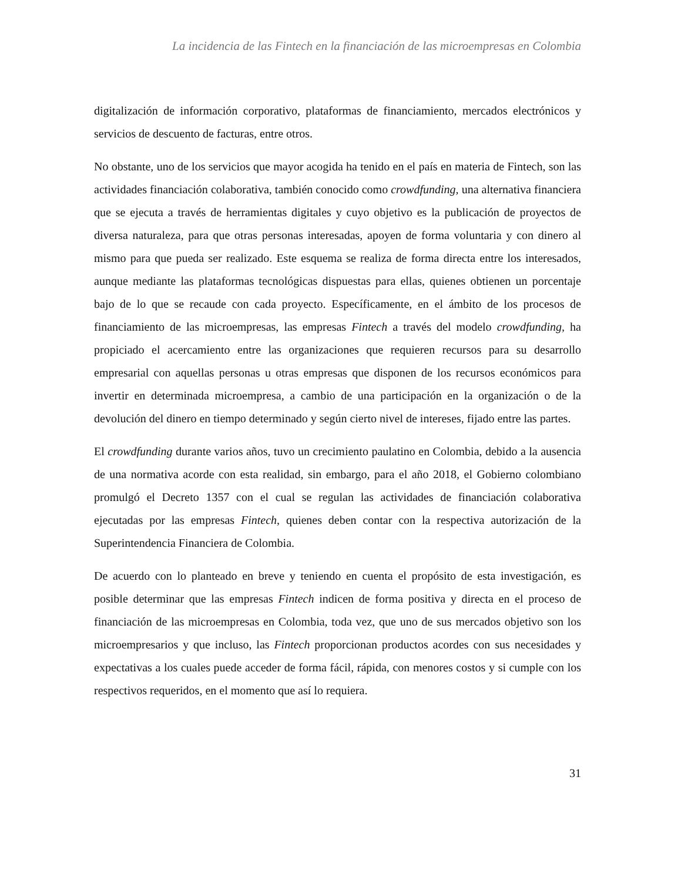La incidencia de las Fintech en la financiación de las microempresas en Colombia
digitalización de información corporativo, plataformas de financiamiento, mercados electrónicos y servicios de descuento de facturas, entre otros.
No obstante, uno de los servicios que mayor acogida ha tenido en el país en materia de Fintech, son las actividades financiación colaborativa, también conocido como crowdfunding, una alternativa financiera que se ejecuta a través de herramientas digitales y cuyo objetivo es la publicación de proyectos de diversa naturaleza, para que otras personas interesadas, apoyen de forma voluntaria y con dinero al mismo para que pueda ser realizado. Este esquema se realiza de forma directa entre los interesados, aunque mediante las plataformas tecnológicas dispuestas para ellas, quienes obtienen un porcentaje bajo de lo que se recaude con cada proyecto. Específicamente, en el ámbito de los procesos de financiamiento de las microempresas, las empresas Fintech a través del modelo crowdfunding, ha propiciado el acercamiento entre las organizaciones que requieren recursos para su desarrollo empresarial con aquellas personas u otras empresas que disponen de los recursos económicos para invertir en determinada microempresa, a cambio de una participación en la organización o de la devolución del dinero en tiempo determinado y según cierto nivel de intereses, fijado entre las partes.
El crowdfunding durante varios años, tuvo un crecimiento paulatino en Colombia, debido a la ausencia de una normativa acorde con esta realidad, sin embargo, para el año 2018, el Gobierno colombiano promulgó el Decreto 1357 con el cual se regulan las actividades de financiación colaborativa ejecutadas por las empresas Fintech, quienes deben contar con la respectiva autorización de la Superintendencia Financiera de Colombia.
De acuerdo con lo planteado en breve y teniendo en cuenta el propósito de esta investigación, es posible determinar que las empresas Fintech indicen de forma positiva y directa en el proceso de financiación de las microempresas en Colombia, toda vez, que uno de sus mercados objetivo son los microempresarios y que incluso, las Fintech proporcionan productos acordes con sus necesidades y expectativas a los cuales puede acceder de forma fácil, rápida, con menores costos y si cumple con los respectivos requeridos, en el momento que así lo requiera.
31